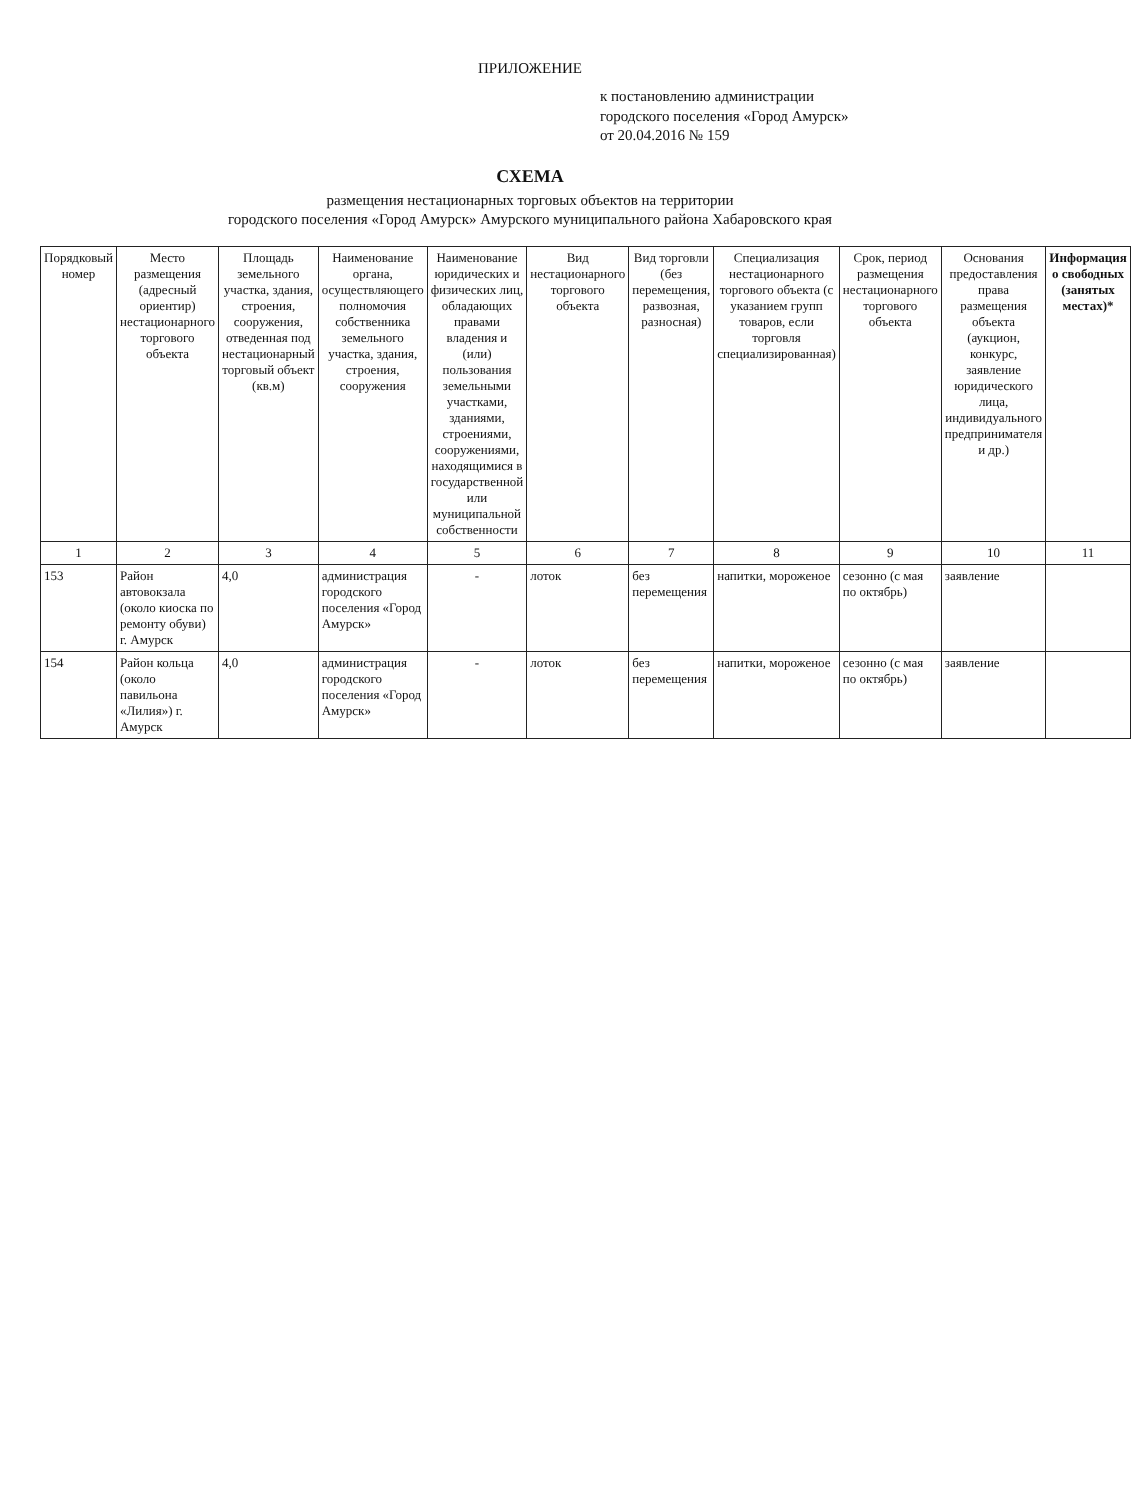ПРИЛОЖЕНИЕ
к постановлению администрации
городского поселения «Город Амурск»
от 20.04.2016 № 159
СХЕМА
размещения нестационарных торговых объектов на территории
городского поселения «Город Амурск» Амурского муниципального района Хабаровского края
| Порядковый номер | Место размещения (адресный ориентир) нестационарного торгового объекта | Площадь земельного участка, здания, строения, сооружения, отведенная под нестационарный торговый объект (кв.м) | Наименование органа, осуществляющего полномочия собственника земельного участка, здания, строения, сооружения | Наименование юридических и физических лиц, обладающих правами владения и (или) пользования земельными участками, зданиями, строениями, сооружениями, находящимися в государственной или муниципальной собственности | Вид нестационарного торгового объекта | Вид торговли (без перемещения, развозная, разносная) | Специализация нестационарного торгового объекта (с указанием групп товаров, если торговля специализированная) | Срок, период размещения нестационарного торгового объекта | Основания предоставления права размещения объекта (аукцион, конкурс, заявление юридического лица, индивидуального предпринимателя и др.) | Информация о свободных (занятых местах)* |
| --- | --- | --- | --- | --- | --- | --- | --- | --- | --- | --- |
| 1 | 2 | 3 | 4 | 5 | 6 | 7 | 8 | 9 | 10 | 11 |
| 153 | Район автовокзала (около киоска по ремонту обуви) г. Амурск | 4,0 | администрация городского поселения «Город Амурск» | - | лоток | без перемещения | напитки, мороженое | сезонно (с мая по октябрь) | заявление | |
| 154 | Район кольца (около павильона «Лилия») г. Амурск | 4,0 | администрация городского поселения «Город Амурск» | - | лоток | без перемещения | напитки, мороженое | сезонно (с мая по октябрь) | заявление | |